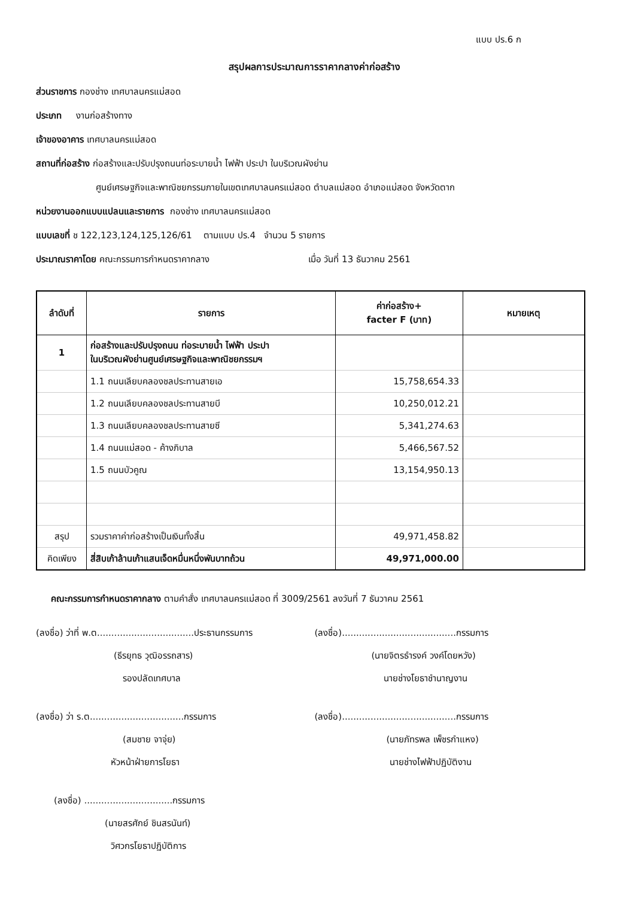แบบ ปร.6 ก
สรุปผลการประมาณการราคากลางค่าก่อสร้าง
ส่วนราชการ กองช่าง เทศบาลนครแม่สอด
ประเภท งานก่อสร้างทาง
เจ้าของอาคาร เทศบาลนครแม่สอด
สถานที่ก่อสร้าง ก่อสร้างและปรับปรุงถนนท่อระบายน้ำ ไฟฟ้า ประปา ในบริเวณผังย่าน
ศูนย์เศรษฐกิจและพาณิชยกรรมภายในเขตเทศบาลนครแม่สอด ตำบลแม่สอด อำเภอแม่สอด จังหวัดตาก
หน่วยงานออกแบบแปลนและรายการ กองช่าง เทศบาลนครแม่สอด
แบบเลขที่ ช 122,123,124,125,126/61 ตามแบบ ปร.4 จำนวน 5 รายการ
ประมาณราคาโดย คณะกรรมการกำหนดราคากลาง เมื่อ วันที่ 13 ธันวาคม 2561
| ลำดับที่ | รายการ | ค่าก่อสร้าง+ facter F (บาท) | หมายเหตุ |
| --- | --- | --- | --- |
| 1 | ก่อสร้างและปรับปรุงถนน ท่อระบายน้ำ ไฟฟ้า ประปา ในบริเวณผังย่านศูนย์เศรษฐกิจและพาณิชยกรรมฯ | | |
| | 1.1 ถนนเลียบคลองชลประทานสายเอ | 15,758,654.33 | |
| | 1.2 ถนนเลียบคลองชลประทานสายบี | 10,250,012.21 | |
| | 1.3 ถนนเลียบคลองชลประทานสายซี | 5,341,274.63 | |
| | 1.4 ถนนแม่สอด - ค้างภิบาล | 5,466,567.52 | |
| | 1.5 ถนนบัวคูณ | 13,154,950.13 | |
| สรุป | รวมราคาค่าก่อสร้างเป็นเงินทั้งสิ้น | 49,971,458.82 | |
| คิดเพียง | สี่สิบเก้าล้านเก้าแสนเจ็ดหมื่นหนึ่งพันบาทถ้วน | 49,971,000.00 | |
คณะกรรมการกำหนดราคากลาง ตามคำสั่ง เทศบาลนครแม่สอด ที่ 3009/2561 ลงวันที่ 7 ธันวาคม 2561
(ลงชื่อ) ว่าที่ พ.ต..................................ประธานกรรมการ
(ธีรยุทธ วุฒิอรรถสาร)
รองปลัดเทศบาล
(ลงชื่อ)........................................กรรมการ
(นายจิตรธำรงค์ วงค์โดยหวัง)
นายช่างโยธาชำนาญงาน
(ลงชื่อ) ว่า ร.ต.................................กรรมการ
(สมชาย จาจุ่ย)
หัวหน้าฝ่ายการโยธา
(ลงชื่อ)........................................กรรมการ
(นายภัทรพล เพ็ชรกำแหง)
นายช่างไฟฟ้าปฏิบัติงาน
(ลงชื่อ) ...............................กรรมการ
(นายสรศักย์ ชินสรนันท์)
วิศวกรโยธาปฏิบัติการ